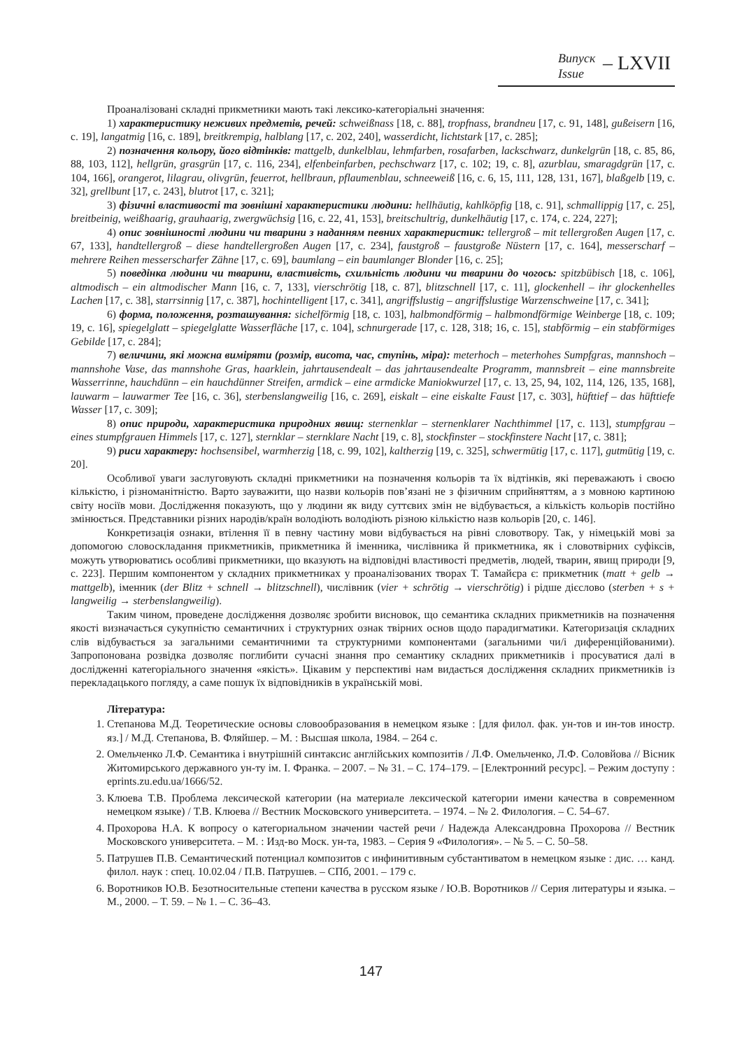Випуск
Issue
– LXVII
Проаналізовані складні прикметники мають такі лексико-категоріальні значення:
1) характеристику неживих предметів, речей: schweißnass [18, с. 88], tropfnass, brandneu [17, с. 91, 148], gußeisern [16, с. 19], langatmig [16, с. 189], breitkrempig, halblang [17, с. 202, 240], wasserdicht, lichtstark [17, с. 285];
2) позначення кольору, його відтінків: mattgelb, dunkelblau, lehmfarben, rosafarben, lackschwarz, dunkelgrün [18, с. 85, 86, 88, 103, 112], hellgrün, grasgrün [17, с. 116, 234], elfenbeinfarben, pechschwarz [17, с. 102; 19, с. 8], azurblau, smaragdgrün [17, с. 104, 166], orangerot, lilagrau, olivgrün, feuerrot, hellbraun, pflaumenblau, schneeweiß [16, с. 6, 15, 111, 128, 131, 167], blaßgelb [19, с. 32], grellbunt [17, с. 243], blutrot [17, с. 321];
3) фізичні властивості та зовнішні характеристики людини: hellhäutig, kahlköpfig [18, с. 91], schmallippig [17, с. 25], breitbeinig, weißhaarig, grauhaarig, zwergwüchsig [16, с. 22, 41, 153], breitschultrig, dunkelhäutig [17, с. 174, с. 224, 227];
4) опис зовнішності людини чи тварини з наданням певних характеристик: tellergroß – mit tellergroßen Augen [17, с. 67, 133], handtellergroß – diese handtellergroßen Augen [17, с. 234], faustgroß – faustgroße Nüstern [17, с. 164], messerscharf – mehrere Reihen messerscharfer Zähne [17, с. 69], baumlang – ein baumlanger Blonder [16, с. 25];
5) поведінка людини чи тварини, властивість, схильність людини чи тварини до чогось: spitzbübisch [18, с. 106], altmodisch – ein altmodischer Mann [16, с. 7, 133], vierschrötig [18, с. 87], blitzschnell [17, с. 11], glockenhell – ihr glockenhelles Lachen [17, с. 38], starrsinnig [17, с. 387], hochintelligent [17, с. 341], angriffslustig – angriffslustige Warzenschweine [17, с. 341];
6) форма, положення, розташування: sichelförmig [18, с. 103], halbmondförmig – halbmondförmige Weinberge [18, с. 109; 19, с. 16], spiegelglatt – spiegelglatte Wasserfläche [17, с. 104], schnurgerade [17, с. 128, 318; 16, с. 15], stabförmig – ein stabförmiges Gebilde [17, с. 284];
7) величини, які можна виміряти (розмір, висота, час, ступінь, міра): meterhoch – meterhohes Sumpfgras, mannshoch – mannshohe Vase, das mannshohe Gras, haarklein, jahrtausendealt – das jahrtausendealte Programm, mannsbreit – eine mannsbreite Wasserrinne, hauchdünn – ein hauchdünner Streifen, armdick – eine armdicke Maniokwurzel [17, с. 13, 25, 94, 102, 114, 126, 135, 168], lauwarm – lauwarmer Tee [16, с. 36], sterbenslangweilig [16, с. 269], eiskalt – eine eiskalte Faust [17, с. 303], hüfttief – das hüfttiefe Wasser [17, с. 309];
8) опис природи, характеристика природних явищ: sternenklar – sternenklarer Nachthimmel [17, с. 113], stumpfgrau – eines stumpfgrauen Himmels [17, с. 127], sternklar – sternklare Nacht [19, с. 8], stockfinster – stockfinstere Nacht [17, с. 381];
9) риси характеру: hochsensibel, warmherzig [18, с. 99, 102], kaltherzig [19, с. 325], schwermütig [17, с. 117], gutmütig [19, с. 20].
Особливої уваги заслуговують складні прикметники на позначення кольорів та їх відтінків, які переважають і своєю кількістю, і різноманітністю. Варто зауважити, що назви кольорів пов’язані не з фізичним сприйняттям, а з мовною картиною світу носіїв мови. Дослідження показують, що у людини як виду суттєвих змін не відбувається, а кількість кольорів постійно змінюється. Представники різних народів/країн володіють володіють різною кількістю назв кольорів [20, с. 146].
Конкретизація ознаки, втілення її в певну частину мови відбувається на рівні словотвору. Так, у німецькій мові за допомогою словоскладання прикметників, прикметника й іменника, числівника й прикметника, як і словотвірних суфіксів, можуть утворюватись особливі прикметники, що вказують на відповідні властивості предметів, людей, тварин, явищ природи [9, с. 223]. Першим компонентом у складних прикметниках у проаналізованих творах Т. Тамайєра є: прикметник (matt + gelb → mattgelb), іменник (der Blitz + schnell → blitzschnell), числівник (vier + schrötig → vierschrötig) і рідше дієслово (sterben + s + langweilig → sterbenslangweilig).
Таким чином, проведене дослідження дозволяє зробити висновок, що семантика складних прикметників на позначення якості визначається сукупністю семантичних і структурних ознак твірних основ щодо парадигматики. Категоризація складних слів відбувається за загальними семантичними та структурними компонентами (загальними чи/і диференційованими). Запропонована розвідка дозволяє поглибити сучасні знання про семантику складних прикметників і просуватися далі в дослідженні категоріального значення «якість». Цікавим у перспективі нам видається дослідження складних прикметників із перекладацького погляду, а саме пошук їх відповідників в українській мові.
Література:
1. Степанова М.Д. Теоретические основы словообразования в немецком языке : [для филол. фак. ун-тов и ин-тов иностр. яз.] / М.Д. Степанова, В. Фляйшер. – М. : Высшая школа, 1984. – 264 с.
2. Омельченко Л.Ф. Семантика і внутрішній синтаксис англійських композитів / Л.Ф. Омельченко, Л.Ф. Соловйова // Вісник Житомирського державного ун-ту ім. І. Франка. – 2007. – № 31. – С. 174–179. – [Електронний ресурс]. – Режим доступу : eprints.zu.edu.ua/1666/52.
3. Клюева Т.В. Проблема лексической категории (на материале лексической категории имени качества в современном немецком языке) / Т.В. Клюева // Вестник Московского университета. – 1974. – № 2. Филология. – С. 54–67.
4. Прохорова Н.А. К вопросу о категориальном значении частей речи / Надежда Александровна Прохорова // Вестник Московского университета. – М. : Изд-во Моск. ун-та, 1983. – Серия 9 «Филология». – № 5. – С. 50–58.
5. Патрушев П.В. Семантический потенциал композитов с инфинитивным субстантиватом в немецком языке : дис. … канд. филол. наук : спец. 10.02.04 / П.В. Патрушев. – СПб, 2001. – 179 с.
6. Воротников Ю.В. Безотносительные степени качества в русском языке / Ю.В. Воротников // Серия литературы и языка. – М., 2000. – Т. 59. – № 1. – С. 36–43.
147